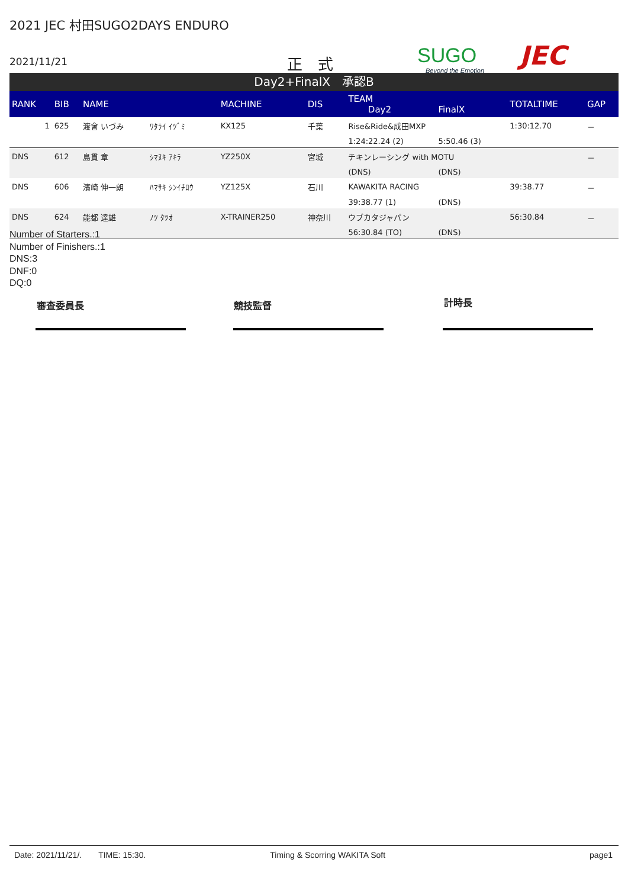2021 JEC 村田SUGO2DAYS ENDURO
2021/11/21 正　式 SUGO
Beyond the Emotion
JEC
Day2+FinalX　承認B
| RANK | BIB | NAME | | MACHINE | DIS | TEAM Day2 | | FinalX | TOTALTIME | GAP |
| --- | --- | --- | --- | --- | --- | --- | --- | --- | --- | --- |
| 1 | 625 | 渡會 いづみ | ﾜﾀﾗｲ ｲﾂﾞﾐ | KX125 | 千葉 | Rise&Ride&成田MXP | | | 1:30:12.70 | － |
| | | | | | | | 1:24:22.24 (2) | 5:50.46 (3) | | |
| DNS | 612 | 島貫 章 | ｼﾏﾇｷ ｱｷﾗ | YZ250X | 宮城 | チキンレーシング with MOTU | | | | － |
| | | | | | | | (DNS) | (DNS) | | |
| DNS | 606 | 濱崎 伸一朗 | ﾊﾏｻｷ ｼﾝｲﾁﾛｳ | YZ125X | 石川 | KAWAKITA RACING | | | 39:38.77 | － |
| | | | | | | | 39:38.77 (1) | (DNS) | | |
| DNS | 624 | 能都 達雄 | ﾉﾂ ﾀﾂｵ | X-TRAINER250 | 神奈川 | ウブカタジャパン | | | 56:30.84 | － |
| | | | | | | | 56:30.84 (TO) | (DNS) | | |
Number of Starters.:1
Number of Finishers.:1
DNS:3
DNF:0
DQ:0
審査委員長 競技監督 計時長
Date: 2021/11/21/. TIME: 15:30. Timing & Scorring WAKITA Soft page1